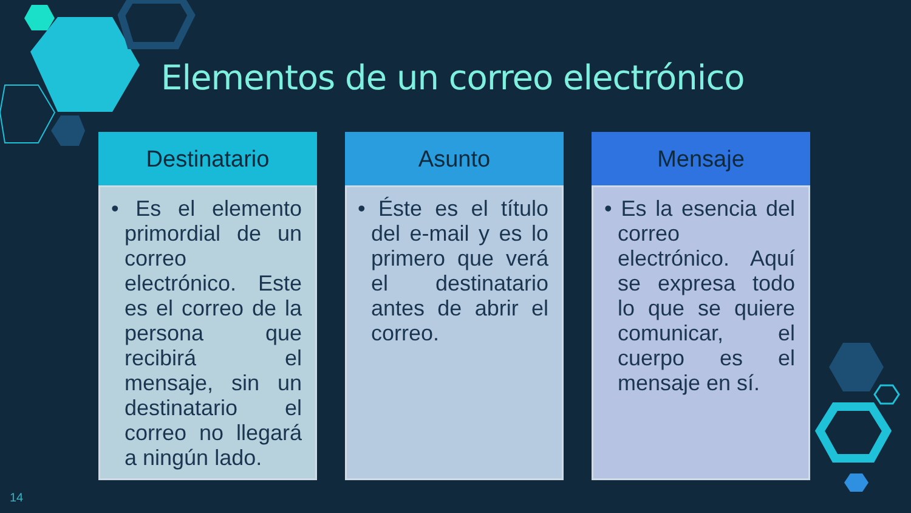Elementos de un correo electrónico
Destinatario
• Es el elemento primordial de un correo electrónico. Este es el correo de la persona que recibirá el mensaje, sin un destinatario el correo no llegará a ningún lado.
Asunto
• Éste es el título del e-mail y es lo primero que verá el destinatario antes de abrir el correo.
Mensaje
• Es la esencia del correo electrónico. Aquí se expresa todo lo que se quiere comunicar, el cuerpo es el mensaje en sí.
14